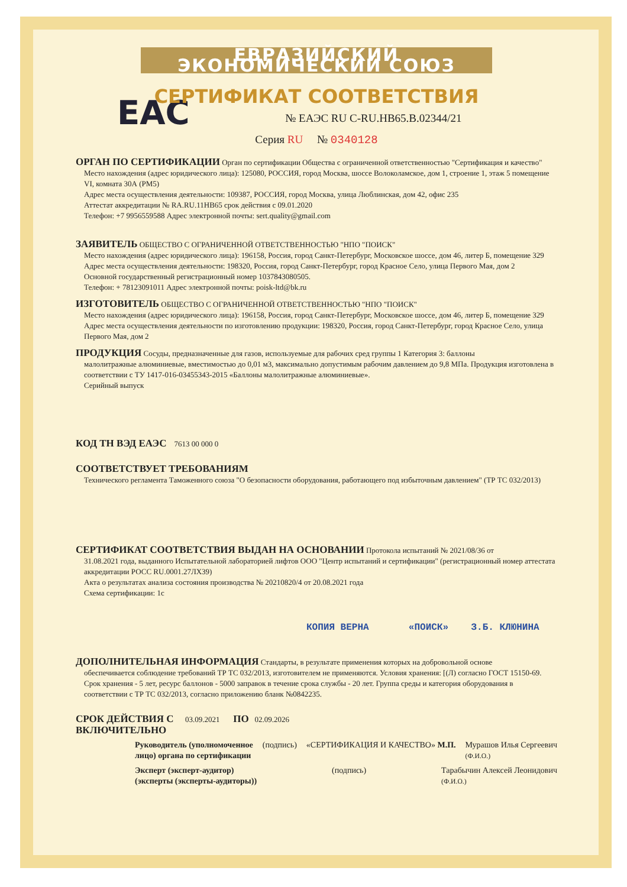ЕВРАЗИЙСКИЙ ЭКОНОМИЧЕСКИЙ СОЮЗ
СЕРТИФИКАТ СООТВЕТСТВИЯ
EAC
№ ЕАЭС RU C-RU.HB65.B.02344/21
Серия RU № 0340128
ОРГАН ПО СЕРТИФИКАЦИИ
Орган по сертификации Общества с ограниченной ответственностью "Сертификация и качество"
Место нахождения (адрес юридического лица): 125080, РОССИЯ, город Москва, шоссе Волоколамское, дом 1, строение 1, этаж 5 помещение VI, комната 30А (РМ5)
Адрес места осуществления деятельности: 109387, РОССИЯ, город Москва, улица Люблинская, дом 42, офис 235
Аттестат аккредитации № RA.RU.11HB65 срок действия с 09.01.2020
Телефон: +7 9956559588 Адрес электронной почты: sert.quality@gmail.com
ЗАЯВИТЕЛЬ
ОБЩЕСТВО С ОГРАНИЧЕННОЙ ОТВЕТСТВЕННОСТЬЮ "НПО "ПОИСК"
Место нахождения (адрес юридического лица): 196158, Россия, город Санкт-Петербург, Московское шоссе, дом 46, литер Б, помещение 329
Адрес места осуществления деятельности: 198320, Россия, город Санкт-Петербург, город Красное Село, улица Первого Мая, дом 2
Основной государственный регистрационный номер 1037843080505.
Телефон: + 78123091011 Адрес электронной почты: poisk-ltd@bk.ru
ИЗГОТОВИТЕЛЬ
ОБЩЕСТВО С ОГРАНИЧЕННОЙ ОТВЕТСТВЕННОСТЬЮ "НПО "ПОИСК"
Место нахождения (адрес юридического лица): 196158, Россия, город Санкт-Петербург, Московское шоссе, дом 46, литер Б, помещение 329
Адрес места осуществления деятельности по изготовлению продукции: 198320, Россия, город Санкт-Петербург, город Красное Село, улица Первого Мая, дом 2
ПРОДУКЦИЯ
Сосуды, предназначенные для газов, используемые для рабочих сред группы 1 Категория 3: баллоны
малолитражные алюминиевые, вместимостью до 0,01 м3, максимально допустимым рабочим давлением до 9,8 МПа. Продукция изготовлена в соответствии с ТУ 1417-016-03455343-2015 «Баллоны малолитражные алюминиевые».
Серийный выпуск
КОД ТН ВЭД ЕАЭС
7613 00 000 0
СООТВЕТСТВУЕТ ТРЕБОВАНИЯМ
Технического регламента Таможенного союза "О безопасности оборудования, работающего под избыточным давлением" (ТР ТС 032/2013)
СЕРТИФИКАТ СООТВЕТСТВИЯ ВЫДАН НА ОСНОВАНИИ
Протокола испытаний № 2021/08/36 от
31.08.2021 года, выданного Испытательной лабораторией лифтов ООО "Центр испытаний и сертификации" (регистрационный номер аттестата аккредитации РОСС RU.0001.27ЛХ39)
Акта о результатах анализа состояния производства № 20210820/4 от 20.08.2021 года
Схема сертификации: 1с
КОПИЯ ВЕРНА «ПОИСК» З.Б. КЛЮНИНА
ДОПОЛНИТЕЛЬНАЯ ИНФОРМАЦИЯ
Стандарты, в результате применения которых на добровольной основе
обеспечивается соблюдение требований ТР ТС 032/2013, изготовителем не применяются. Условия хранения: [(Л) согласно ГОСТ 15150-69. Срок хранения - 5 лет, ресурс баллонов - 5000 заправок в течение срока службы - 20 лет. Группа среды и категория оборудования в соответствии с ТР ТС 032/2013, согласно приложению бланк №0842235.
СРОК ДЕЙСТВИЯ С
03.09.2021
ПО
02.09.2026
ВКЛЮЧИТЕЛЬНО
Руководитель (уполномоченное
лицо) органа по сертификации (подпись) «СЕРТИФИКАЦИЯ И КАЧЕСТВО» М.П. Мурашов Илья Сергеевич
(Ф.И.О.)
Эксперт (эксперт-аудитор)
(эксперты (эксперты-аудиторы)) (подпись) Тарабычин Алексей Леонидович
(Ф.И.О.)